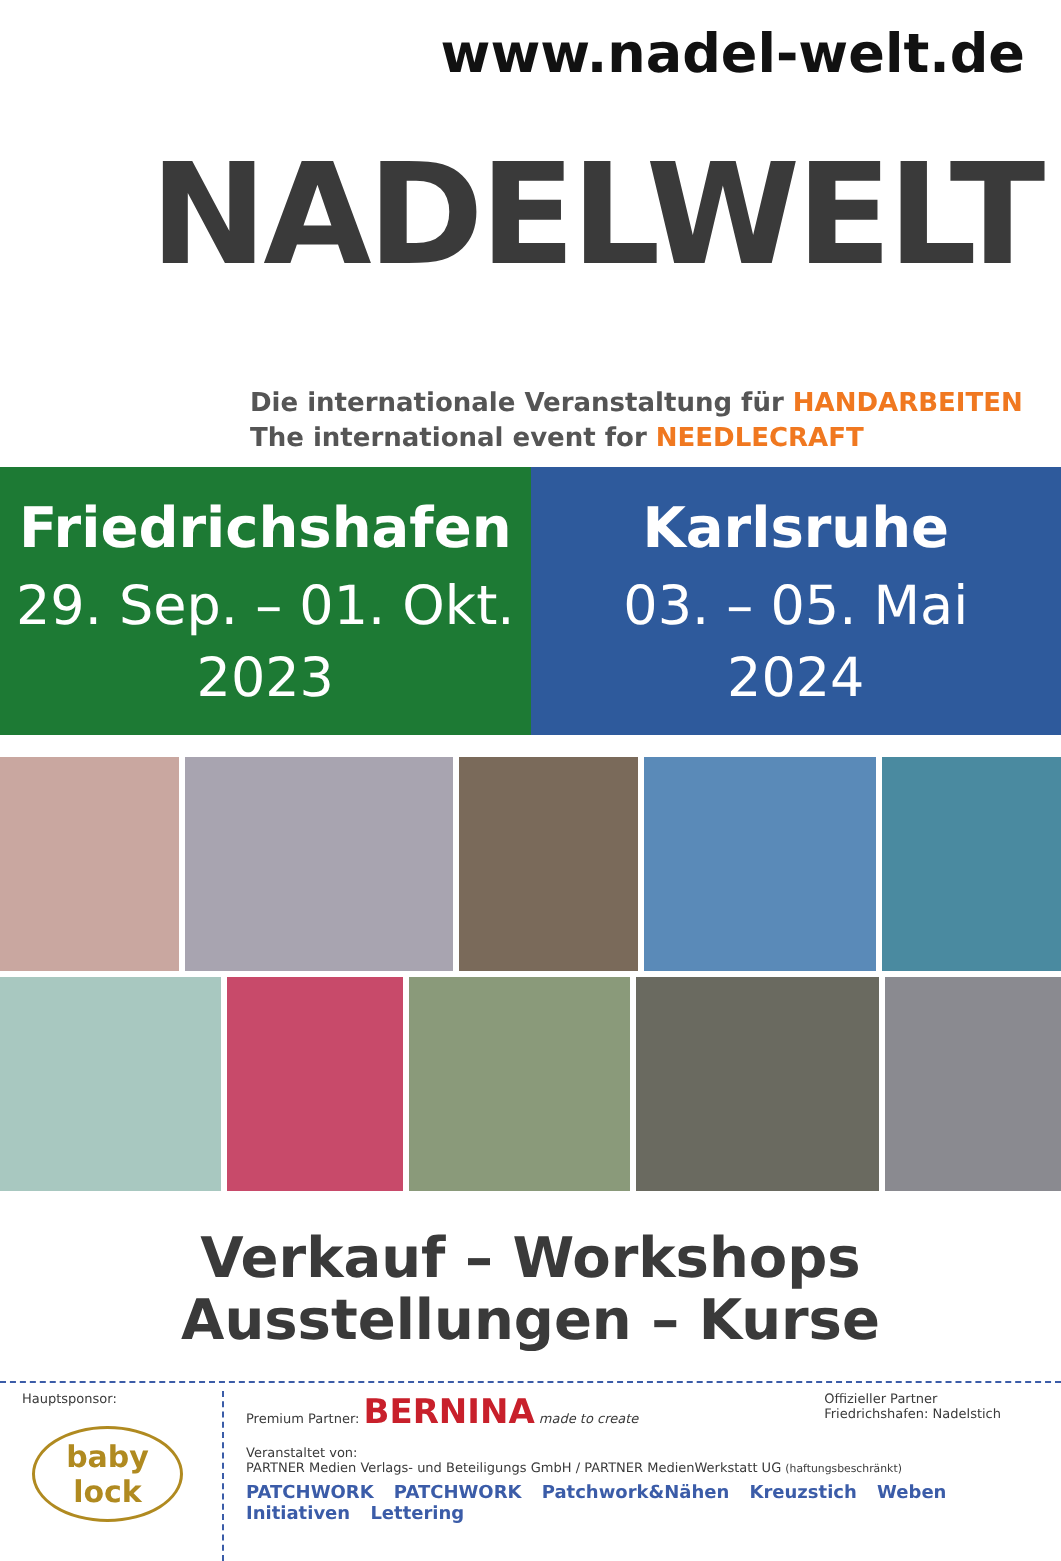www.nadel-welt.de
NADELWELT
Die internationale Veranstaltung für HANDARBEITEN
The international event for NEEDLECRAFT
Friedrichshafen
29. Sep. – 01. Okt.
2023
Karlsruhe
03. – 05. Mai
2024
Verkauf – Workshops
Ausstellungen – Kurse
Hauptsponsor:
baby lock
Premium Partner: BERNINA made to create
Offizieller Partner
Friedrichshafen: Nadelstich
Veranstaltet von:
PARTNER Medien Verlags- und Beteiligungs GmbH / PARTNER MedienWerkstatt UG (haftungsbeschränkt)
PATCHWORK PATCHWORK Patchwork&Nähen Kreuzstich Weben Initiativen Lettering